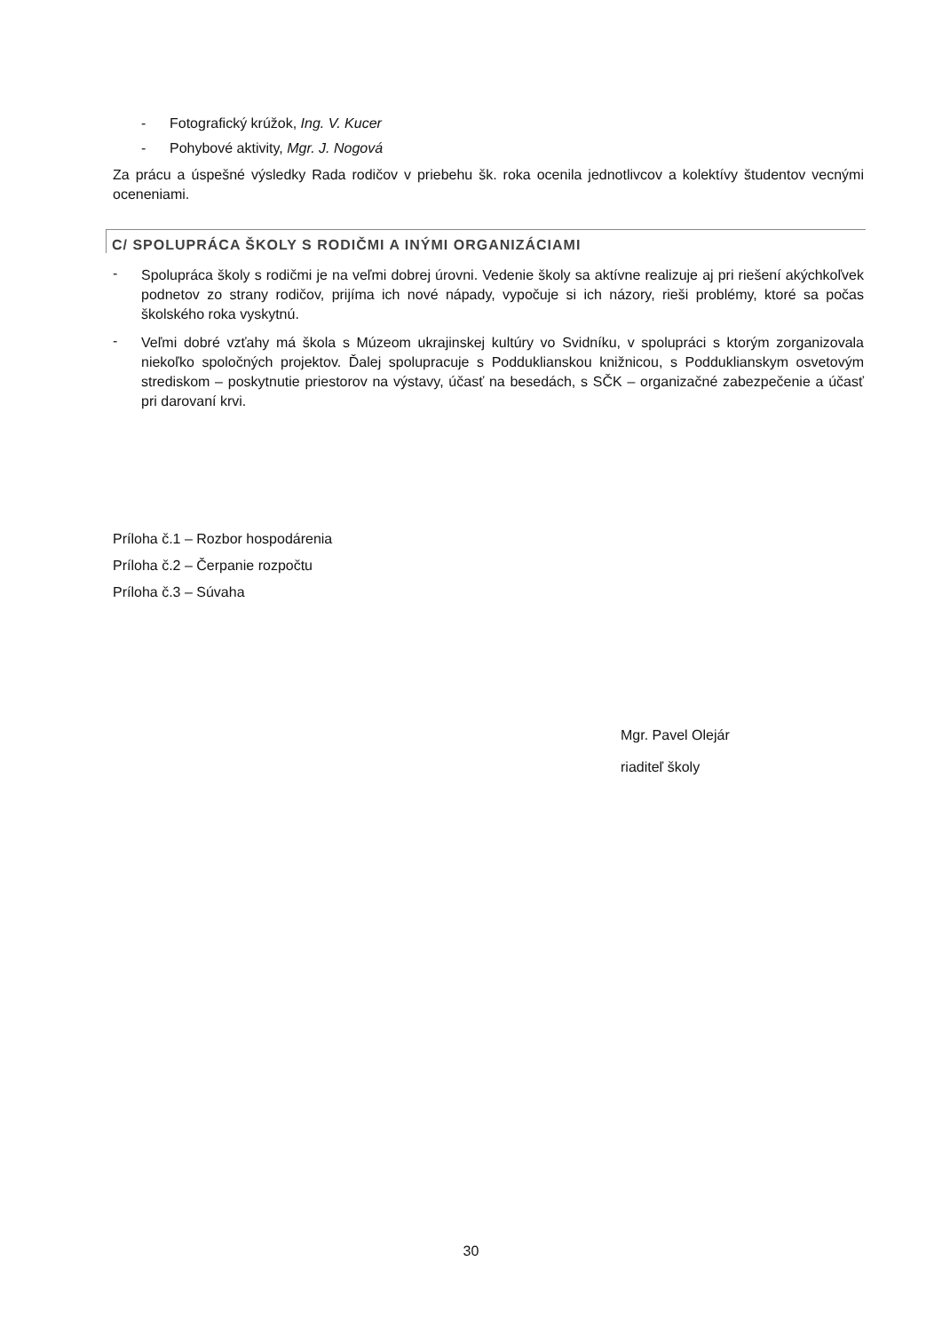- Fotografický krúžok, Ing. V. Kucer
- Pohybové aktivity, Mgr. J. Nogová
Za prácu a úspešné výsledky Rada rodičov v priebehu šk. roka ocenila jednotlivcov a kolektívy študentov vecnými oceneniami.
C/ SPOLUPRÁCA ŠKOLY S RODIČMI A INÝMI ORGANIZÁCIAMI
-
Spolupráca školy s rodičmi je na veľmi dobrej úrovni. Vedenie školy sa aktívne realizuje aj pri riešení akýchkoľvek podnetov zo strany rodičov, prijíma ich nové nápady, vypočuje si ich názory, rieši problémy, ktoré sa počas školského roka vyskytnú.
-
Veľmi dobré vzťahy má škola s Múzeom ukrajinskej kultúry vo Svidníku, v spolupráci s ktorým zorganizovala niekoľko spoločných projektov. Ďalej spolupracuje s Podduklianskou knižnicou, s Podduklianskym osvetovým strediskom – poskytnutie priestorov na výstavy, účasť na besedách, s SČK – organizačné zabezpečenie a účasť pri darovaní krvi.
Príloha č.1 – Rozbor hospodárenia
Príloha č.2 – Čerpanie rozpočtu
Príloha č.3 – Súvaha
Mgr. Pavel Olejár
riaditeľ školy
30